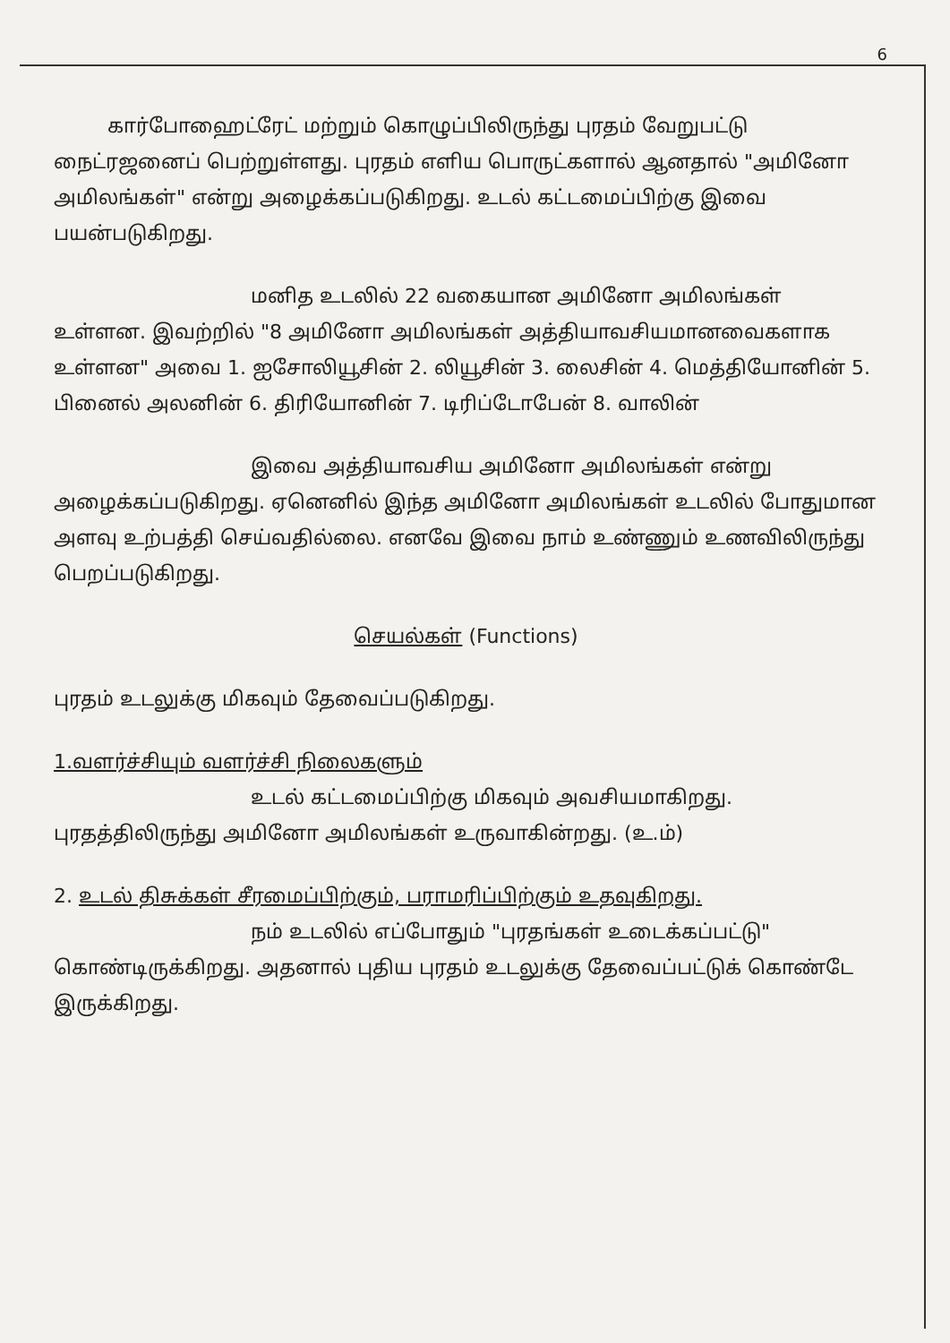6
கார்போஹைட்ரேட் மற்றும் கொழுப்பிலிருந்து புரதம் வேறுபட்டு நைட்ரஜனைப் பெற்றுள்ளது. புரதம் எளிய பொருட்களால் ஆனதால் "அமினோ அமிலங்கள்" என்று அழைக்கப்படுகிறது. உடல் கட்டமைப்பிற்கு இவை பயன்படுகிறது.
மனித உடலில் 22 வகையான அமினோ அமிலங்கள் உள்ளன. இவற்றில் "8 அமினோ அமிலங்கள் அத்தியாவசியமானவைகளாக உள்ளன" அவை 1. ஐசோலியூசின் 2. லியூசின் 3. லைசின் 4. மெத்தியோனின் 5. பினைல் அலனின் 6. திரியோனின் 7. டிரிப்டோபேன் 8. வாலின்
இவை அத்தியாவசிய அமினோ அமிலங்கள் என்று அழைக்கப்படுகிறது. ஏனெனில் இந்த அமினோ அமிலங்கள் உடலில் போதுமான அளவு உற்பத்தி செய்வதில்லை. எனவே இவை நாம் உண்ணும் உணவிலிருந்து பெறப்படுகிறது.
செயல்கள் (Functions)
புரதம் உடலுக்கு மிகவும் தேவைப்படுகிறது.
1.வளர்ச்சியும் வளர்ச்சி நிலைகளும்
உடல் கட்டமைப்பிற்கு மிகவும் அவசியமாகிறது. புரதத்திலிருந்து அமினோ அமிலங்கள் உருவாகின்றது. (உ.ம்)
2. உடல் திசுக்கள் சீரமைப்பிற்கும், பராமரிப்பிற்கும் உதவுகிறது.
நம் உடலில் எப்போதும் "புரதங்கள் உடைக்கப்பட்டு" கொண்டிருக்கிறது. அதனால் புதிய புரதம் உடலுக்கு தேவைப்பட்டுக் கொண்டே இருக்கிறது.